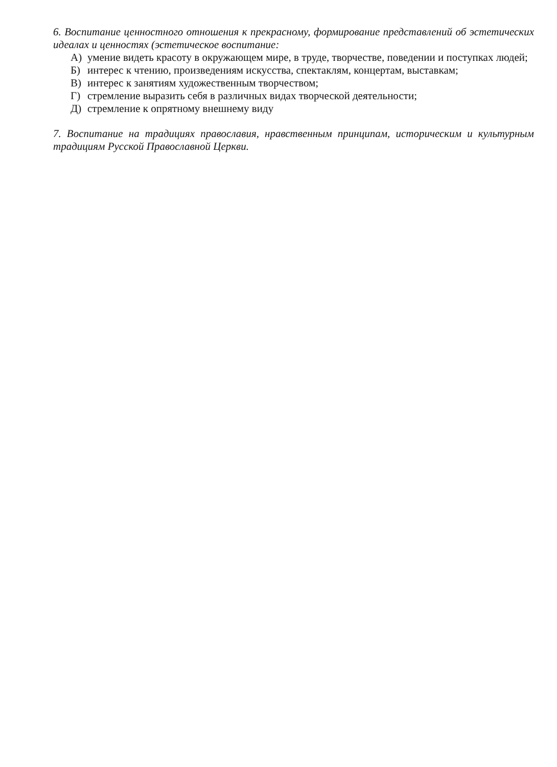6. Воспитание ценностного отношения к прекрасному, формирование представлений об эстетических идеалах и ценностях (эстетическое воспитание:
А) умение видеть красоту в окружающем мире, в труде, творчестве, поведении и поступках людей;
Б) интерес к чтению, произведениям искусства, спектаклям, концертам, выставкам;
В) интерес к занятиям художественным творчеством;
Г) стремление выразить себя в различных видах творческой деятельности;
Д) стремление к опрятному внешнему виду
7. Воспитание на традициях православия, нравственным принципам, историческим и культурным традициям Русской Православной Церкви.